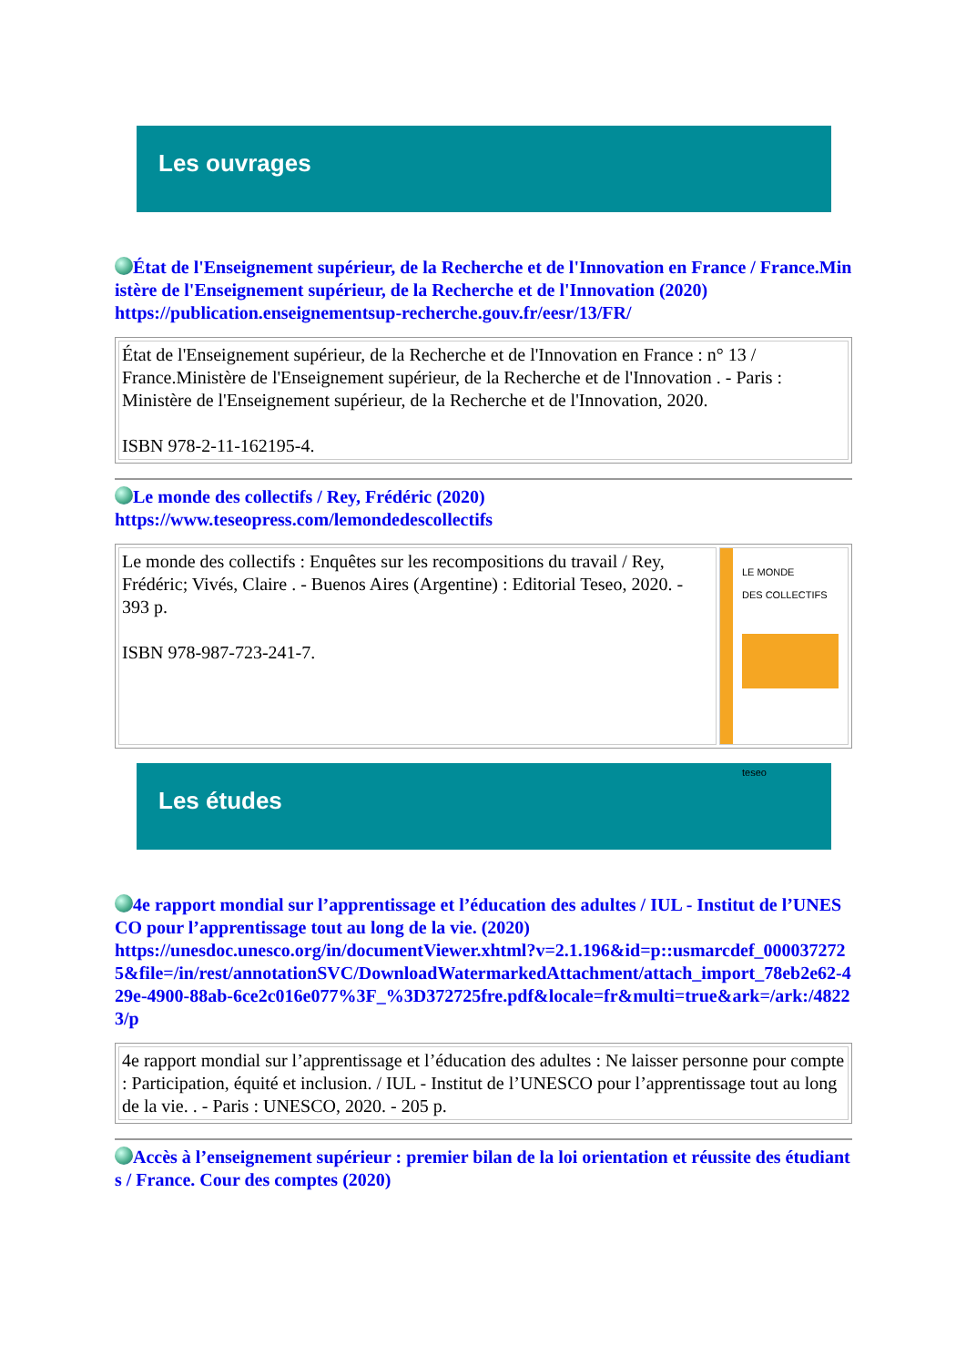Les ouvrages
État de l'Enseignement supérieur, de la Recherche et de l'Innovation en France / France.Ministère de l'Enseignement supérieur, de la Recherche et de l'Innovation (2020)
https://publication.enseignementsup-recherche.gouv.fr/eesr/13/FR/
| État de l'Enseignement supérieur, de la Recherche et de l'Innovation en France : n° 13 / France.Ministère de l'Enseignement supérieur, de la Recherche et de l'Innovation . - Paris : Ministère de l'Enseignement supérieur, de la Recherche et de l'Innovation, 2020. ISBN 978-2-11-162195-4. |
Le monde des collectifs / Rey, Frédéric (2020)
https://www.teseopress.com/lemondedescollectifs
| Le monde des collectifs : Enquêtes sur les recompositions du travail / Rey, Frédéric; Vivés, Claire . - Buenos Aires (Argentine) : Editorial Teseo, 2020. - 393 p. ISBN 978-987-723-241-7. | LE MONDE DES COLLECTIFS teseo |
Les études
4e rapport mondial sur l’apprentissage et l’éducation des adultes / IUL - Institut de l’UNESCO pour l’apprentissage tout au long de la vie. (2020)
https://unesdoc.unesco.org/in/documentViewer.xhtml?v=2.1.196&id=p::usmarcdef_0000372725&file=/in/rest/annotationSVC/DownloadWatermarkedAttachment/attach_import_78eb2e62-429e-4900-88ab-6ce2c016e077%3F_%3D372725fre.pdf&locale=fr&multi=true&ark=/ark:/48223/p
| 4e rapport mondial sur l’apprentissage et l’éducation des adultes : Ne laisser personne pour compte : Participation, équité et inclusion. / IUL - Institut de l’UNESCO pour l’apprentissage tout au long de la vie. . - Paris : UNESCO, 2020. - 205 p. |
Accès à l’enseignement supérieur : premier bilan de la loi orientation et réussite des étudiants / France. Cour des comptes (2020)